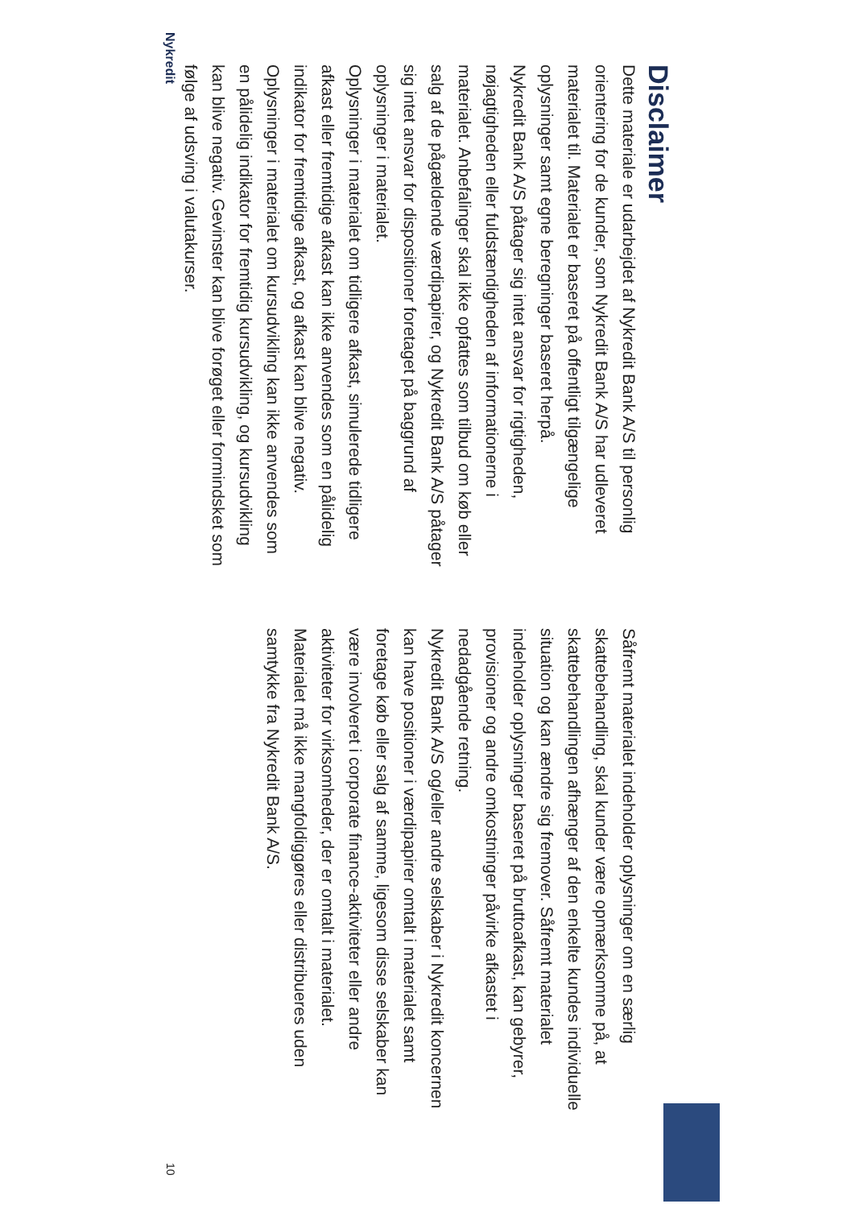Disclaimer
Dette materiale er udarbejdet af Nykredit Bank A/S til personlig orientering for de kunder, som Nykredit Bank A/S har udleveret materialet til. Materialet er baseret på offentligt tilgængelige oplysninger samt egne beregninger baseret herpå.
Nykredit Bank A/S påtager sig intet ansvar for rigtigheden, nøjagtigheden eller fuldstændigheden af informationerne i materialet. Anbefalinger skal ikke opfattes som tilbud om køb eller salg af de pågældende værdipapirer, og Nykredit Bank A/S påtager sig intet ansvar for dispositioner foretaget på baggrund af oplysninger i materialet.
Oplysninger i materialet om tidligere afkast, simulerede tidligere afkast eller fremtidige afkast kan ikke anvendes som en pålidelig indikator for fremtidige afkast, og afkast kan blive negativ. Oplysninger i materialet om kursudvikling kan ikke anvendes som en pålidelig indikator for fremtidig kursudvikling, og kursudvikling kan blive negativ. Gevinster kan blive forøget eller formindsket som følge af udsving i valutakurser.
Såfremt materialet indeholder oplysninger om en særlig skattebehandling, skal kunder være opmærksomme på, at skattebehandlingen afhænger af den enkelte kundes individuelle situation og kan ændre sig fremover. Såfremt materialet indeholder oplysninger baseret på bruttoafkast, kan gebyrer, provisioner og andre omkostninger påvirke afkastet i nedadgående retning.
Nykredit Bank A/S og/eller andre selskaber i Nykredit koncernen kan have positioner i værdipapirer omtalt i materialet samt foretage køb eller salg af samme, ligesom disse selskaber kan være involveret i corporate finance-aktiviteter eller andre aktiviteter for virksomheder, der er omtalt i materialet.
Materialet må ikke mangfoldiggøres eller distribueres uden samtykke fra Nykredit Bank A/S.
Nykredit 10